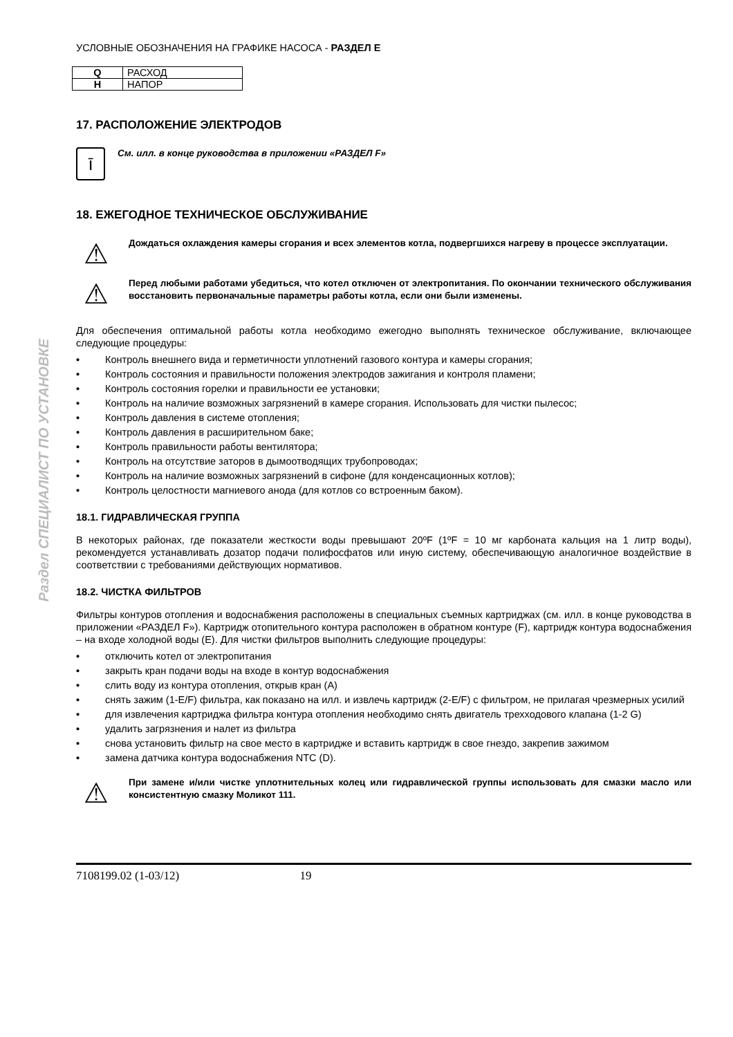Раздел СПЕЦИАЛИСТ ПО УСТАНОВКЕ
УСЛОВНЫЕ ОБОЗНАЧЕНИЯ НА ГРАФИКЕ НАСОСА - РАЗДЕЛ E
| Q | РАСХОД |
| H | НАПОР |
17. РАСПОЛОЖЕНИЕ ЭЛЕКТРОДОВ
ī
См. илл. в конце руководства в приложении «РАЗДЕЛ F»
18. ЕЖЕГОДНОЕ ТЕХНИЧЕСКОЕ ОБСЛУЖИВАНИЕ
⚠
Дождаться охлаждения камеры сгорания и всех элементов котла, подвергшихся нагреву в процессе эксплуатации.
⚠
Перед любыми работами убедиться, что котел отключен от электропитания. По окончании технического обслуживания восстановить первоначальные параметры работы котла, если они были изменены.
Для обеспечения оптимальной работы котла необходимо ежегодно выполнять техническое обслуживание, включающее следующие процедуры:
• Контроль внешнего вида и герметичности уплотнений газового контура и камеры сгорания;
• Контроль состояния и правильности положения электродов зажигания и контроля пламени;
• Контроль состояния горелки и правильности ее установки;
• Контроль на наличие возможных загрязнений в камере сгорания. Использовать для чистки пылесос;
• Контроль давления в системе отопления;
• Контроль давления в расширительном баке;
• Контроль правильности работы вентилятора;
• Контроль на отсутствие заторов в дымоотводящих трубопроводах;
• Контроль на наличие возможных загрязнений в сифоне (для конденсационных котлов);
• Контроль целостности магниевого анода (для котлов со встроенным баком).
18.1. ГИДРАВЛИЧЕСКАЯ ГРУППА
В некоторых районах, где показатели жесткости воды превышают 20ºF (1ºF = 10 мг карбоната кальция на 1 литр воды), рекомендуется устанавливать дозатор подачи полифосфатов или иную систему, обеспечивающую аналогичное воздействие в соответствии с требованиями действующих нормативов.
18.2. ЧИСТКА ФИЛЬТРОВ
Фильтры контуров отопления и водоснабжения расположены в специальных съемных картриджах (см. илл. в конце руководства в приложении «РАЗДЕЛ F»). Картридж отопительного контура расположен в обратном контуре (F), картридж контура водоснабжения – на входе холодной воды (E). Для чистки фильтров выполнить следующие процедуры:
• отключить котел от электропитания
• закрыть кран подачи воды на входе в контур водоснабжения
• слить воду из контура отопления, открыв кран (A)
• снять зажим (1-E/F) фильтра, как показано на илл. и извлечь картридж (2-E/F) с фильтром, не прилагая чрезмерных усилий
• для извлечения картриджа фильтра контура отопления необходимо снять двигатель трехходового клапана (1-2 G)
• удалить загрязнения и налет из фильтра
• снова установить фильтр на свое место в картридже и вставить картридж в свое гнездо, закрепив зажимом
• замена датчика контура водоснабжения NTC (D).
⚠
При замене и/или чистке уплотнительных колец или гидравлической группы использовать для смазки масло или консистентную смазку Моликот 111.
7108199.02 (1-03/12) 19